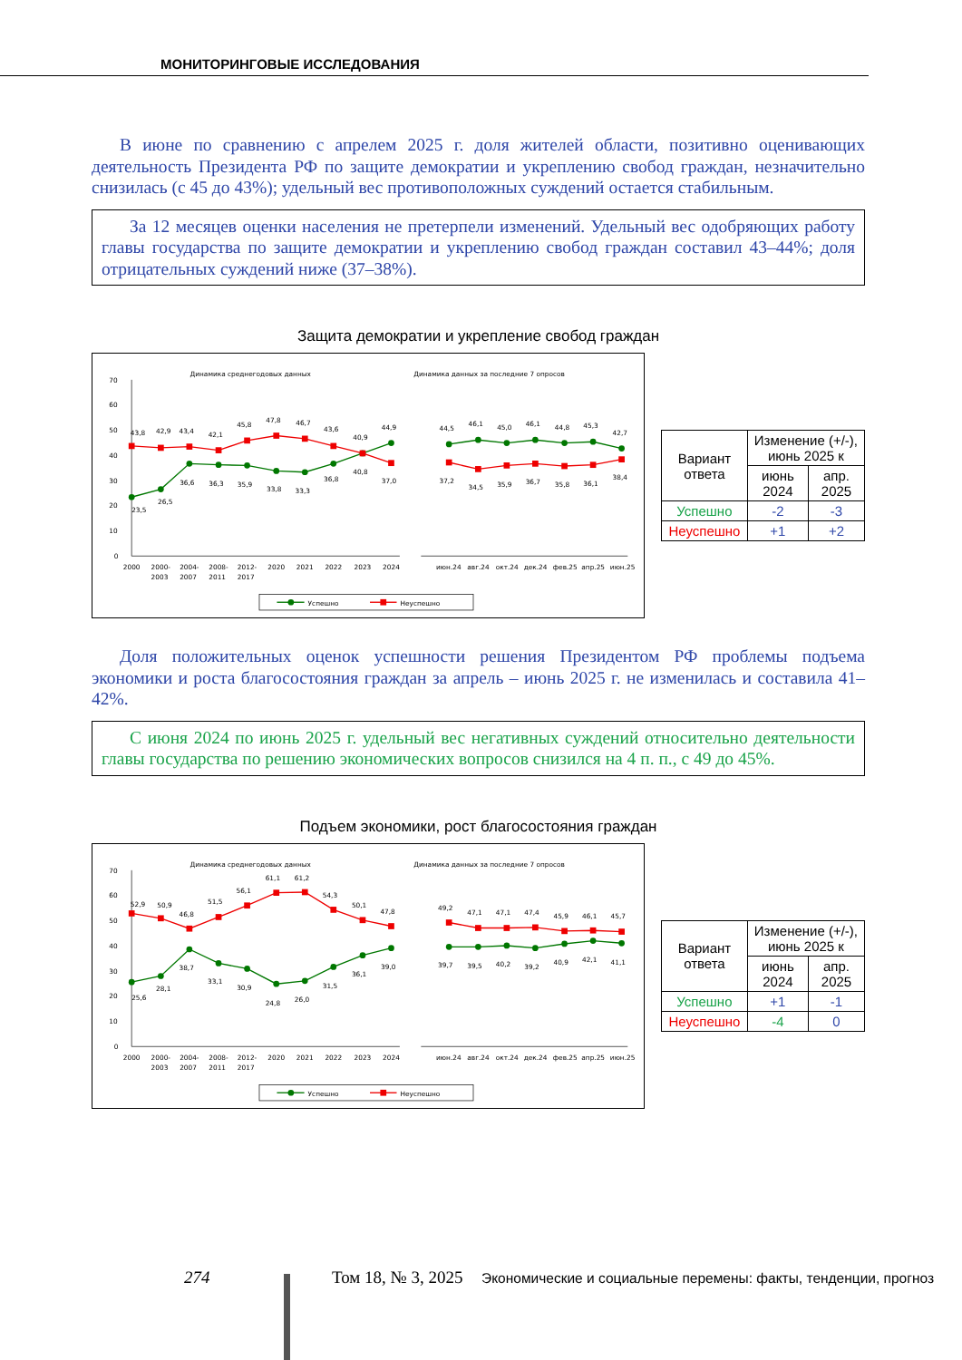МОНИТОРИНГОВЫЕ ИССЛЕДОВАНИЯ
В июне по сравнению с апрелем 2025 г. доля жителей области, позитивно оценивающих деятельность Президента РФ по защите демократии и укреплению свобод граждан, незначительно снизилась (с 45 до 43%); удельный вес противоположных суждений остается стабильным.
За 12 месяцев оценки населения не претерпели изменений. Удельный вес одобряющих работу главы государства по защите демократии и укреплению свобод граждан составил 43–44%; доля отрицательных суждений ниже (37–38%).
Защита демократии и укрепление свобод граждан
Динамика среднегодовых данных
Динамика данных за последние 7 опросов
70
60
50
40
30
20
10
0
2000
2000-
2003
2004-
2007
2008-
2011
2012-
2017
2020
2021
2022
2023
2024
июн.24
авг.24
окт.24
дек.24
фев.25
апр.25
июн.25
43,8
42,9
43,4
42,1
45,8
47,8
46,7
43,6
40,9
44,9
23,5
26,5
36,6
36,3
35,9
33,8
33,3
36,8
40,8
37,0
44,5
46,1
45,0
46,1
44,8
45,3
42,7
37,2
34,5
35,9
36,7
35,8
36,1
38,4
Успешно
Неуспешно
| Вариант ответа | Изменение (+/-), июнь 2025 к | |
| --- | --- | --- |
| | июнь 2024 | апр. 2025 |
| Успешно | -2 | -3 |
| Неуспешно | +1 | +2 |
Доля положительных оценок успешности решения Президентом РФ проблемы подъема экономики и роста благосостояния граждан за апрель – июнь 2025 г. не изменилась и составила 41–42%.
С июня 2024 по июнь 2025 г. удельный вес негативных суждений относительно деятельности главы государства по решению экономических вопросов снизился на 4 п. п., с 49 до 45%.
Подъем экономики, рост благосостояния граждан
Динамика среднегодовых данных
Динамика данных за последние 7 опросов
70
60
50
40
30
20
10
0
2000
2000-
2003
2004-
2007
2008-
2011
2012-
2017
2020
2021
2022
2023
2024
июн.24
авг.24
окт.24
дек.24
фев.25
апр.25
июн.25
52,9
50,9
46,8
51,5
56,1
61,1
61,2
54,3
50,1
47,8
25,6
28,1
38,7
33,1
30,9
24,8
26,0
31,5
36,1
39,0
49,2
47,1
47,1
47,4
45,9
46,1
45,7
39,7
39,5
40,2
39,2
40,9
42,1
41,1
Успешно
Неуспешно
| Вариант ответа | Изменение (+/-), июнь 2025 к | |
| --- | --- | --- |
| | июнь 2024 | апр. 2025 |
| Успешно | +1 | -1 |
| Неуспешно | -4 | 0 |
274 Том 18, № 3, 2025 Экономические и социальные перемены: факты, тенденции, прогноз